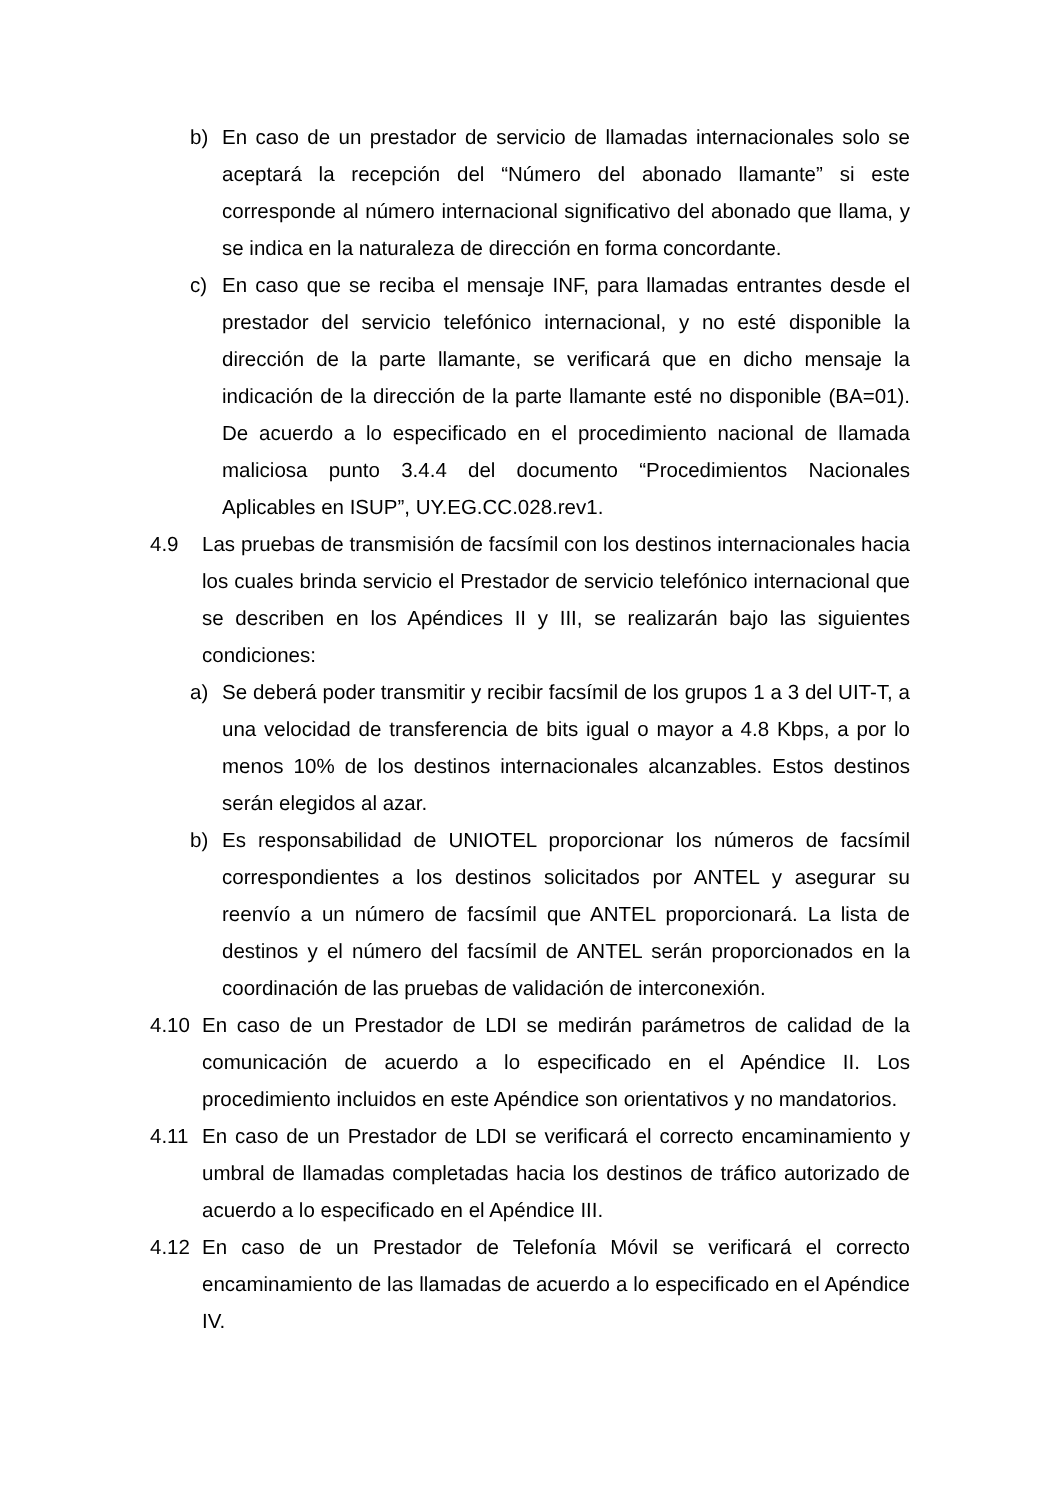b) En caso de un prestador de servicio de llamadas internacionales solo se aceptará la recepción del “Número del abonado llamante” si este corresponde al número internacional significativo del abonado que llama, y se indica en la naturaleza de dirección en forma concordante.
c) En caso que se reciba el mensaje INF, para llamadas entrantes desde el prestador del servicio telefónico internacional, y no esté disponible la dirección de la parte llamante, se verificará que en dicho mensaje la indicación de la dirección de la parte llamante esté no disponible (BA=01). De acuerdo a lo especificado en el procedimiento nacional de llamada maliciosa punto 3.4.4 del documento “Procedimientos Nacionales Aplicables en ISUP”, UY.EG.CC.028.rev1.
4.9 Las pruebas de transmisión de facsímil con los destinos internacionales hacia los cuales brinda servicio el Prestador de servicio telefónico internacional que se describen en los Apéndices II y III, se realizarán bajo las siguientes condiciones:
a) Se deberá poder transmitir y recibir facsímil de los grupos 1 a 3 del UIT-T, a una velocidad de transferencia de bits igual o mayor a 4.8 Kbps, a por lo menos 10% de los destinos internacionales alcanzables. Estos destinos serán elegidos al azar.
b) Es responsabilidad de UNIOTEL proporcionar los números de facsímil correspondientes a los destinos solicitados por ANTEL y asegurar su reenvío a un número de facsímil que ANTEL proporcionará. La lista de destinos y el número del facsímil de ANTEL serán proporcionados en la coordinación de las pruebas de validación de interconexión.
4.10 En caso de un Prestador de LDI se medirán parámetros de calidad de la comunicación de acuerdo a lo especificado en el Apéndice II. Los procedimiento incluidos en este Apéndice son orientativos y no mandatorios.
4.11 En caso de un Prestador de LDI se verificará el correcto encaminamiento y umbral de llamadas completadas hacia los destinos de tráfico autorizado de acuerdo a lo especificado en el Apéndice III.
4.12 En caso de un Prestador de Telefonía Móvil se verificará el correcto encaminamiento de las llamadas de acuerdo a lo especificado en el Apéndice IV.